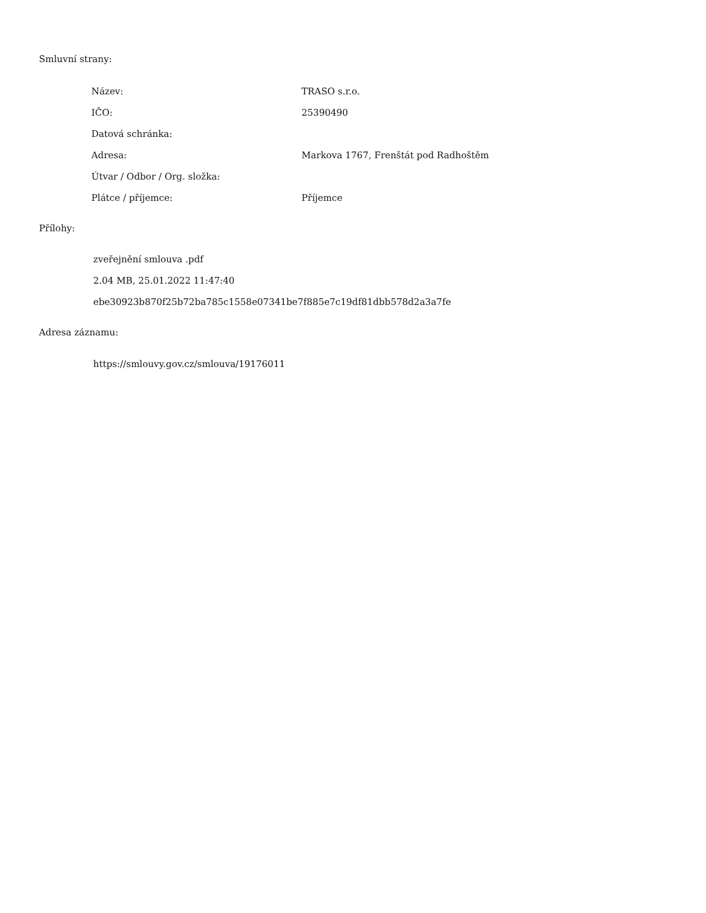Smluvní strany:
| Název: | TRASO s.r.o. |
| IČO: | 25390490 |
| Datová schránka: | |
| Adresa: | Markova 1767, Frenštát pod Radhoštěm |
| Útvar / Odbor / Org. složka: | |
| Plátce / příjemce: | Příjemce |
Přílohy:
zveřejnění smlouva .pdf
2.04 MB, 25.01.2022 11:47:40
ebe30923b870f25b72ba785c1558e07341be7f885e7c19df81dbb578d2a3a7fe
Adresa záznamu:
https://smlouvy.gov.cz/smlouva/19176011